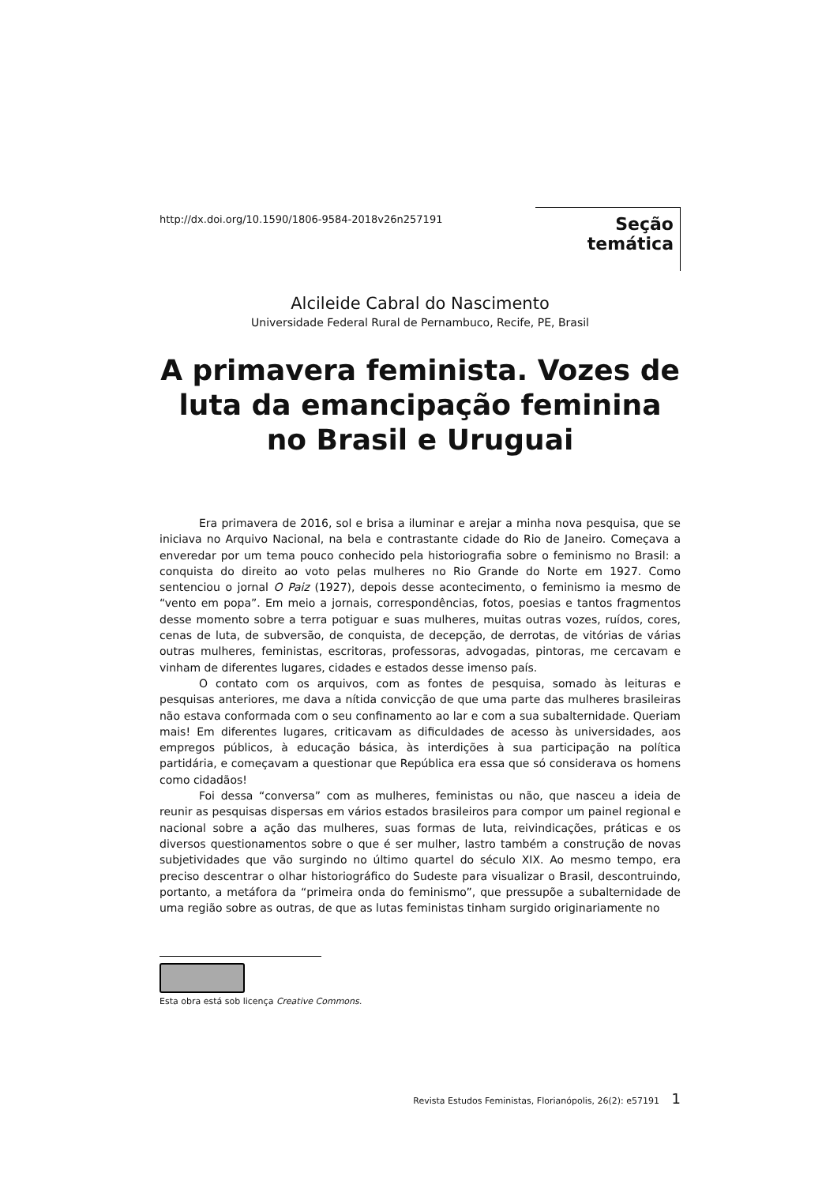http://dx.doi.org/10.1590/1806-9584-2018v26n257191
Seção temática
Alcileide Cabral do Nascimento
Universidade Federal Rural de Pernambuco, Recife, PE, Brasil
A primavera feminista. Vozes de luta da emancipação feminina no Brasil e Uruguai
Era primavera de 2016, sol e brisa a iluminar e arejar a minha nova pesquisa, que se iniciava no Arquivo Nacional, na bela e contrastante cidade do Rio de Janeiro. Começava a enveredar por um tema pouco conhecido pela historiografia sobre o feminismo no Brasil: a conquista do direito ao voto pelas mulheres no Rio Grande do Norte em 1927. Como sentenciou o jornal O Paiz (1927), depois desse acontecimento, o feminismo ia mesmo de “vento em popa”. Em meio a jornais, correspondências, fotos, poesias e tantos fragmentos desse momento sobre a terra potiguar e suas mulheres, muitas outras vozes, ruídos, cores, cenas de luta, de subversão, de conquista, de decepção, de derrotas, de vitórias de várias outras mulheres, feministas, escritoras, professoras, advogadas, pintoras, me cercavam e vinham de diferentes lugares, cidades e estados desse imenso país.
O contato com os arquivos, com as fontes de pesquisa, somado às leituras e pesquisas anteriores, me dava a nítida convicção de que uma parte das mulheres brasileiras não estava conformada com o seu confinamento ao lar e com a sua subalternidade. Queriam mais! Em diferentes lugares, criticavam as dificuldades de acesso às universidades, aos empregos públicos, à educação básica, às interdições à sua participação na política partidária, e começavam a questionar que República era essa que só considerava os homens como cidadãos!
Foi dessa “conversa” com as mulheres, feministas ou não, que nasceu a ideia de reunir as pesquisas dispersas em vários estados brasileiros para compor um painel regional e nacional sobre a ação das mulheres, suas formas de luta, reivindicações, práticas e os diversos questionamentos sobre o que é ser mulher, lastro também a construção de novas subjetividades que vão surgindo no último quartel do século XIX. Ao mesmo tempo, era preciso descentrar o olhar historiográfico do Sudeste para visualizar o Brasil, descontruindo, portanto, a metáfora da “primeira onda do feminismo”, que pressupõe a subalternidade de uma região sobre as outras, de que as lutas feministas tinham surgido originariamente no
Esta obra está sob licença Creative Commons.
Revista Estudos Feministas, Florianópolis, 26(2): e57191 1